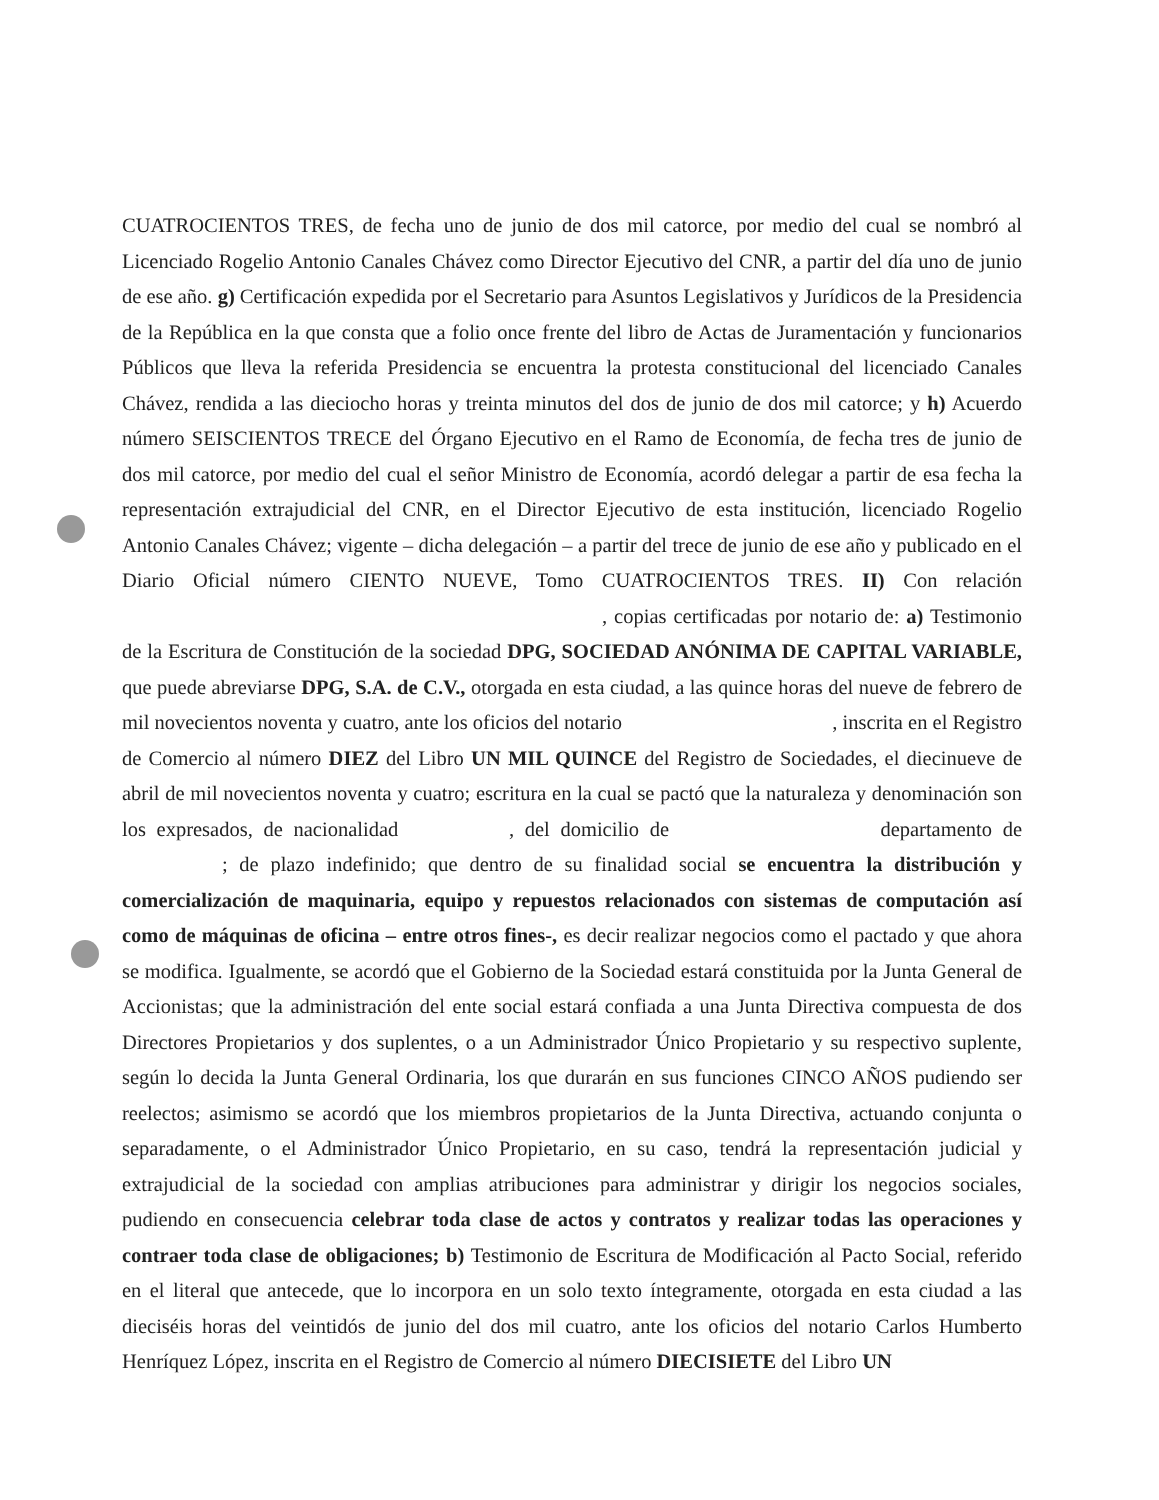CUATROCIENTOS TRES, de fecha uno de junio de dos mil catorce, por medio del cual se nombró al Licenciado Rogelio Antonio Canales Chávez como Director Ejecutivo del CNR, a partir del día uno de junio de ese año. g) Certificación expedida por el Secretario para Asuntos Legislativos y Jurídicos de la Presidencia de la República en la que consta que a folio once frente del libro de Actas de Juramentación y funcionarios Públicos que lleva la referida Presidencia se encuentra la protesta constitucional del licenciado Canales Chávez, rendida a las dieciocho horas y treinta minutos del dos de junio de dos mil catorce; y h) Acuerdo número SEISCIENTOS TRECE del Órgano Ejecutivo en el Ramo de Economía, de fecha tres de junio de dos mil catorce, por medio del cual el señor Ministro de Economía, acordó delegar a partir de esa fecha la representación extrajudicial del CNR, en el Director Ejecutivo de esta institución, licenciado Rogelio Antonio Canales Chávez; vigente – dicha delegación – a partir del trece de junio de ese año y publicado en el Diario Oficial número CIENTO NUEVE, Tomo CUATROCIENTOS TRES. II) Con relación , copias certificadas por notario de: a) Testimonio de la Escritura de Constitución de la sociedad DPG, SOCIEDAD ANÓNIMA DE CAPITAL VARIABLE, que puede abreviarse DPG, S.A. de C.V., otorgada en esta ciudad, a las quince horas del nueve de febrero de mil novecientos noventa y cuatro, ante los oficios del notario , inscrita en el Registro de Comercio al número DIEZ del Libro UN MIL QUINCE del Registro de Sociedades, el diecinueve de abril de mil novecientos noventa y cuatro; escritura en la cual se pactó que la naturaleza y denominación son los expresados, de nacionalidad , del domicilio de departamento de ; de plazo indefinido; que dentro de su finalidad social se encuentra la distribución y comercialización de maquinaria, equipo y repuestos relacionados con sistemas de computación así como de máquinas de oficina – entre otros fines-, es decir realizar negocios como el pactado y que ahora se modifica. Igualmente, se acordó que el Gobierno de la Sociedad estará constituida por la Junta General de Accionistas; que la administración del ente social estará confiada a una Junta Directiva compuesta de dos Directores Propietarios y dos suplentes, o a un Administrador Único Propietario y su respectivo suplente, según lo decida la Junta General Ordinaria, los que durarán en sus funciones CINCO AÑOS pudiendo ser reelectos; asimismo se acordó que los miembros propietarios de la Junta Directiva, actuando conjunta o separadamente, o el Administrador Único Propietario, en su caso, tendrá la representación judicial y extrajudicial de la sociedad con amplias atribuciones para administrar y dirigir los negocios sociales, pudiendo en consecuencia celebrar toda clase de actos y contratos y realizar todas las operaciones y contraer toda clase de obligaciones; b) Testimonio de Escritura de Modificación al Pacto Social, referido en el literal que antecede, que lo incorpora en un solo texto íntegramente, otorgada en esta ciudad a las dieciséis horas del veintidós de junio del dos mil cuatro, ante los oficios del notario Carlos Humberto Henríquez López, inscrita en el Registro de Comercio al número DIECISIETE del Libro UN